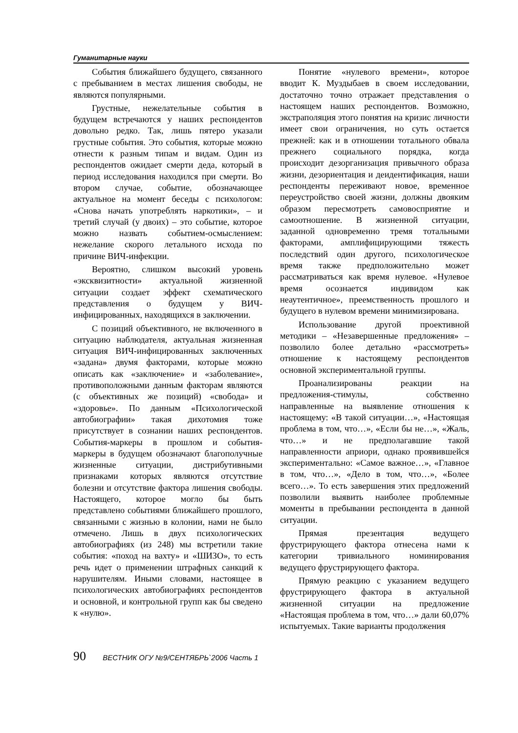Гуманитарные науки
События ближайшего будущего, связанного с пребыванием в местах лишения свободы, не являются популярными.
Грустные, нежелательные события в будущем встречаются у наших респондентов довольно редко. Так, лишь пятеро указали грустные события. Это события, которые можно отнести к разным типам и видам. Один из респондентов ожидает смерти деда, который в период исследования находился при смерти. Во втором случае, событие, обозначающее актуальное на момент беседы с психологом: «Снова начать употреблять наркотики», – и третий случай (у двоих) – это событие, которое можно назвать событием-осмыслением: нежелание скорого летального исхода по причине ВИЧ-инфекции.
Вероятно, слишком высокий уровень «эксквизитности» актуальной жизненной ситуации создает эффект схематического представления о будущем у ВИЧ-инфицированных, находящихся в заключении.
С позиций объективного, не включенного в ситуацию наблюдателя, актуальная жизненная ситуация ВИЧ-инфицированных заключенных «задана» двумя факторами, которые можно описать как «заключение» и «заболевание», противоположными данным факторам являются (с объективных же позиций) «свобода» и «здоровье». По данным «Психологической автобиографии» такая дихотомия тоже присутствует в сознании наших респондентов. События-маркеры в прошлом и события-маркеры в будущем обозначают благополучные жизненные ситуации, дистрибутивными признаками которых являются отсутствие болезни и отсутствие фактора лишения свободы. Настоящего, которое могло бы быть представлено событиями ближайшего прошлого, связанными с жизнью в колонии, нами не было отмечено. Лишь в двух психологических автобиографиях (из 248) мы встретили такие события: «поход на вахту» и «ШИЗО», то есть речь идет о применении штрафных санкций к нарушителям. Иными словами, настоящее в психологических автобиографиях респондентов и основной, и контрольной групп как бы сведено к «нулю».
Понятие «нулевого времени», которое вводит К. Муздыбаев в своем исследовании, достаточно точно отражает представления о настоящем наших респондентов. Возможно, экстраполяция этого понятия на кризис личности имеет свои ограничения, но суть остается прежней: как и в отношении тотального обвала прежнего социального порядка, когда происходит дезорганизация привычного образа жизни, дезориентация и деидентификация, наши респонденты переживают новое, временное переустройство своей жизни, должны двояким образом пересмотреть самовосприятие и самоотношение. В жизненной ситуации, заданной одновременно тремя тотальными факторами, амплифицирующими тяжесть последствий один другого, психологическое время также предположительно может рассматриваться как время нулевое. «Нулевое время осознается индивидом как неаутентичное», преемственность прошлого и будущего в нулевом времени минимизирована.
Использование другой проективной методики – «Незавершенные предложения» – позволило более детально «рассмотреть» отношение к настоящему респондентов основной экспериментальной группы.
Проанализированы реакции на предложения-стимулы, собственно направленные на выявление отношения к настоящему: «В такой ситуации…», «Настоящая проблема в том, что…», «Если бы не…», «Жаль, что…» и не предполагавшие такой направленности априори, однако проявившейся экспериментально: «Самое важное…», «Главное в том, что…», «Дело в том, что…», «Более всего…». То есть завершения этих предложений позволили выявить наиболее проблемные моменты в пребывании респондента в данной ситуации.
Прямая презентация ведущего фрустрирующего фактора отнесена нами к категории тривиального номинирования ведущего фрустрирующего фактора.
Прямую реакцию с указанием ведущего фрустрирующего фактора в актуальной жизненной ситуации на предложение «Настоящая проблема в том, что…» дали 60,07% испытуемых. Такие варианты продолжения
90 ВЕСТНИК ОГУ №9/СЕНТЯБРЬ`2006 Часть 1